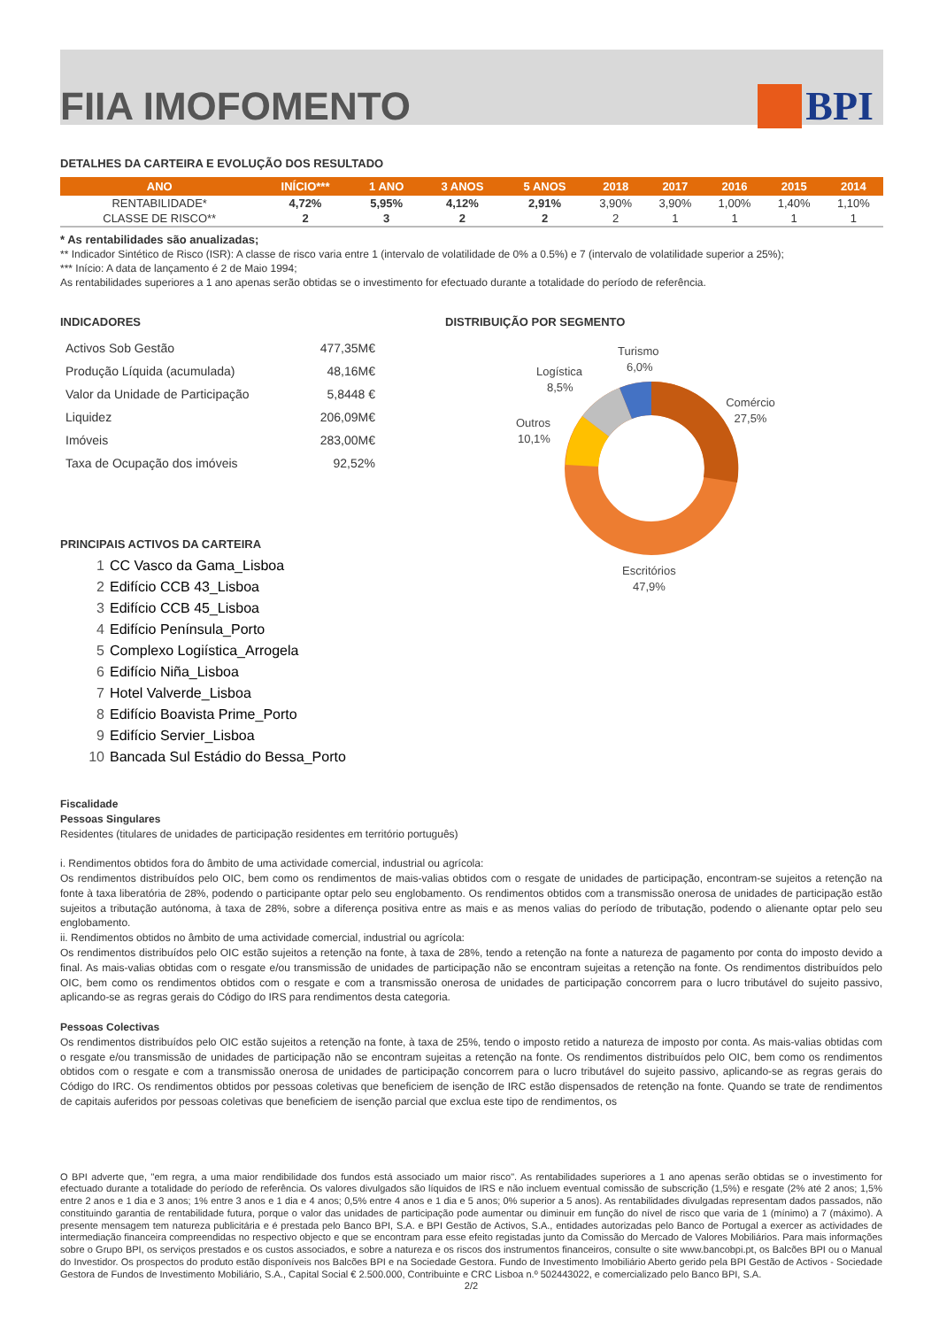FIIA IMOFOMENTO BPI
DETALHES DA CARTEIRA E EVOLUÇÃO DOS RESULTADO
| ANO | INÍCIO*** | 1 ANO | 3 ANOS | 5 ANOS | 2018 | 2017 | 2016 | 2015 | 2014 |
| --- | --- | --- | --- | --- | --- | --- | --- | --- | --- |
| RENTABILIDADE* | 4,72% | 5,95% | 4,12% | 2,91% | 3,90% | 3,90% | 1,00% | 1,40% | 1,10% |
| CLASSE DE RISCO** | 2 | 3 | 2 | 2 | 2 | 1 | 1 | 1 | 1 |
* As rentabilidades são anualizadas;
** Indicador Sintético de Risco (ISR): A classe de risco varia entre 1 (intervalo de volatilidade de 0% a 0.5%) e 7 (intervalo de volatilidade superior a 25%);
*** Início: A data de lançamento é 2 de Maio 1994;
As rentabilidades superiores a 1 ano apenas serão obtidas se o investimento for efectuado durante a totalidade do período de referência.
INDICADORES
| Activos Sob Gestão | 477,35M€ |
| Produção Líquida (acumulada) | 48,16M€ |
| Valor da Unidade de Participação | 5,8448 € |
| Liquidez | 206,09M€ |
| Imóveis | 283,00M€ |
| Taxa de Ocupação dos imóveis | 92,52% |
PRINCIPAIS ACTIVOS DA CARTEIRA
1 CC Vasco da Gama_Lisboa
2 Edifício CCB 43_Lisboa
3 Edifício CCB 45_Lisboa
4 Edifício Península_Porto
5 Complexo Logiística_Arrogela
6 Edifício Niña_Lisboa
7 Hotel Valverde_Lisboa
8 Edifício Boavista Prime_Porto
9 Edifício Servier_Lisboa
10 Bancada Sul Estádio do Bessa_Porto
DISTRIBUIÇÃO POR SEGMENTO
Turismo
6,0%
Logística
8,5%
Comércio
27,5%
Outros
10,1%
Escritórios
47,9%
Fiscalidade
Pessoas Singulares
Residentes (titulares de unidades de participação residentes em território português)
i. Rendimentos obtidos fora do âmbito de uma actividade comercial, industrial ou agrícola:
Os rendimentos distribuídos pelo OIC, bem como os rendimentos de mais-valias obtidos com o resgate de unidades de participação, encontram-se sujeitos a retenção na fonte à taxa liberatória de 28%, podendo o participante optar pelo seu englobamento. Os rendimentos obtidos com a transmissão onerosa de unidades de participação estão sujeitos a tributação autónoma, à taxa de 28%, sobre a diferença positiva entre as mais e as menos valias do período de tributação, podendo o alienante optar pelo seu englobamento.
ii. Rendimentos obtidos no âmbito de uma actividade comercial, industrial ou agrícola:
Os rendimentos distribuídos pelo OIC estão sujeitos a retenção na fonte, à taxa de 28%, tendo a retenção na fonte a natureza de pagamento por conta do imposto devido a final. As mais-valias obtidas com o resgate e/ou transmissão de unidades de participação não se encontram sujeitas a retenção na fonte. Os rendimentos distribuídos pelo OIC, bem como os rendimentos obtidos com o resgate e com a transmissão onerosa de unidades de participação concorrem para o lucro tributável do sujeito passivo, aplicando-se as regras gerais do Código do IRS para rendimentos desta categoria.
Pessoas Colectivas
Os rendimentos distribuídos pelo OIC estão sujeitos a retenção na fonte, à taxa de 25%, tendo o imposto retido a natureza de imposto por conta. As mais-valias obtidas com o resgate e/ou transmissão de unidades de participação não se encontram sujeitas a retenção na fonte. Os rendimentos distribuídos pelo OIC, bem como os rendimentos obtidos com o resgate e com a transmissão onerosa de unidades de participação concorrem para o lucro tributável do sujeito passivo, aplicando-se as regras gerais do Código do IRC. Os rendimentos obtidos por pessoas coletivas que beneficiem de isenção de IRC estão dispensados de retenção na fonte. Quando se trate de rendimentos de capitais auferidos por pessoas coletivas que beneficiem de isenção parcial que exclua este tipo de rendimentos, os
O BPI adverte que, "em regra, a uma maior rendibilidade dos fundos está associado um maior risco". As rentabilidades superiores a 1 ano apenas serão obtidas se o investimento for efectuado durante a totalidade do período de referência. Os valores divulgados são líquidos de IRS e não incluem eventual comissão de subscrição (1,5%) e resgate (2% até 2 anos; 1,5% entre 2 anos e 1 dia e 3 anos; 1% entre 3 anos e 1 dia e 4 anos; 0,5% entre 4 anos e 1 dia e 5 anos; 0% superior a 5 anos). As rentabilidades divulgadas representam dados passados, não constituindo garantia de rentabilidade futura, porque o valor das unidades de participação pode aumentar ou diminuir em função do nível de risco que varia de 1 (mínimo) a 7 (máximo). A presente mensagem tem natureza publicitária e é prestada pelo Banco BPI, S.A. e BPI Gestão de Activos, S.A., entidades autorizadas pelo Banco de Portugal a exercer as actividades de intermediação financeira compreendidas no respectivo objecto e que se encontram para esse efeito registadas junto da Comissão do Mercado de Valores Mobiliários. Para mais informações sobre o Grupo BPI, os serviços prestados e os custos associados, e sobre a natureza e os riscos dos instrumentos financeiros, consulte o site www.bancobpi.pt, os Balcões BPI ou o Manual do Investidor. Os prospectos do produto estão disponíveis nos Balcões BPI e na Sociedade Gestora. Fundo de Investimento Imobiliário Aberto gerido pela BPI Gestão de Activos - Sociedade Gestora de Fundos de Investimento Mobiliário, S.A., Capital Social € 2.500.000, Contribuinte e CRC Lisboa n.º 502443022, e comercializado pelo Banco BPI, S.A.
2/2